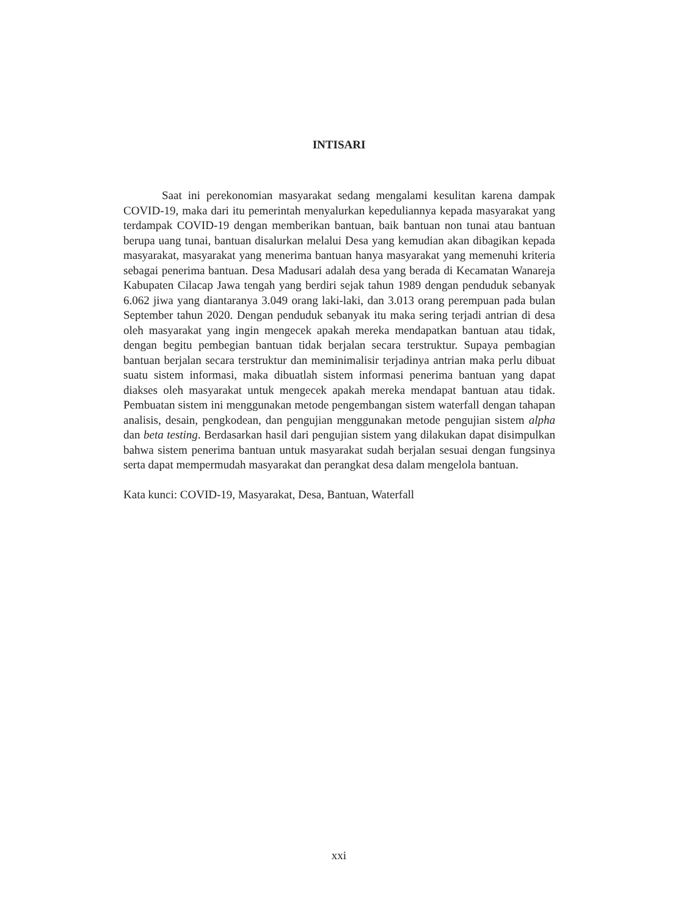INTISARI
Saat ini perekonomian masyarakat sedang mengalami kesulitan karena dampak COVID-19, maka dari itu pemerintah menyalurkan kepeduliannya kepada masyarakat yang terdampak COVID-19 dengan memberikan bantuan, baik bantuan non tunai atau bantuan berupa uang tunai, bantuan disalurkan melalui Desa yang kemudian akan dibagikan kepada masyarakat, masyarakat yang menerima bantuan hanya masyarakat yang memenuhi kriteria sebagai penerima bantuan. Desa Madusari adalah desa yang berada di Kecamatan Wanareja Kabupaten Cilacap Jawa tengah yang berdiri sejak tahun 1989 dengan penduduk sebanyak 6.062 jiwa yang diantaranya 3.049 orang laki-laki, dan 3.013 orang perempuan pada bulan September tahun 2020. Dengan penduduk sebanyak itu maka sering terjadi antrian di desa oleh masyarakat yang ingin mengecek apakah mereka mendapatkan bantuan atau tidak, dengan begitu pembegian bantuan tidak berjalan secara terstruktur. Supaya pembagian bantuan berjalan secara terstruktur dan meminimalisir terjadinya antrian maka perlu dibuat suatu sistem informasi, maka dibuatlah sistem informasi penerima bantuan yang dapat diakses oleh masyarakat untuk mengecek apakah mereka mendapat bantuan atau tidak. Pembuatan sistem ini menggunakan metode pengembangan sistem waterfall dengan tahapan analisis, desain, pengkodean, dan pengujian menggunakan metode pengujian sistem alpha dan beta testing. Berdasarkan hasil dari pengujian sistem yang dilakukan dapat disimpulkan bahwa sistem penerima bantuan untuk masyarakat sudah berjalan sesuai dengan fungsinya serta dapat mempermudah masyarakat dan perangkat desa dalam mengelola bantuan.
Kata kunci: COVID-19, Masyarakat, Desa, Bantuan, Waterfall
xxi